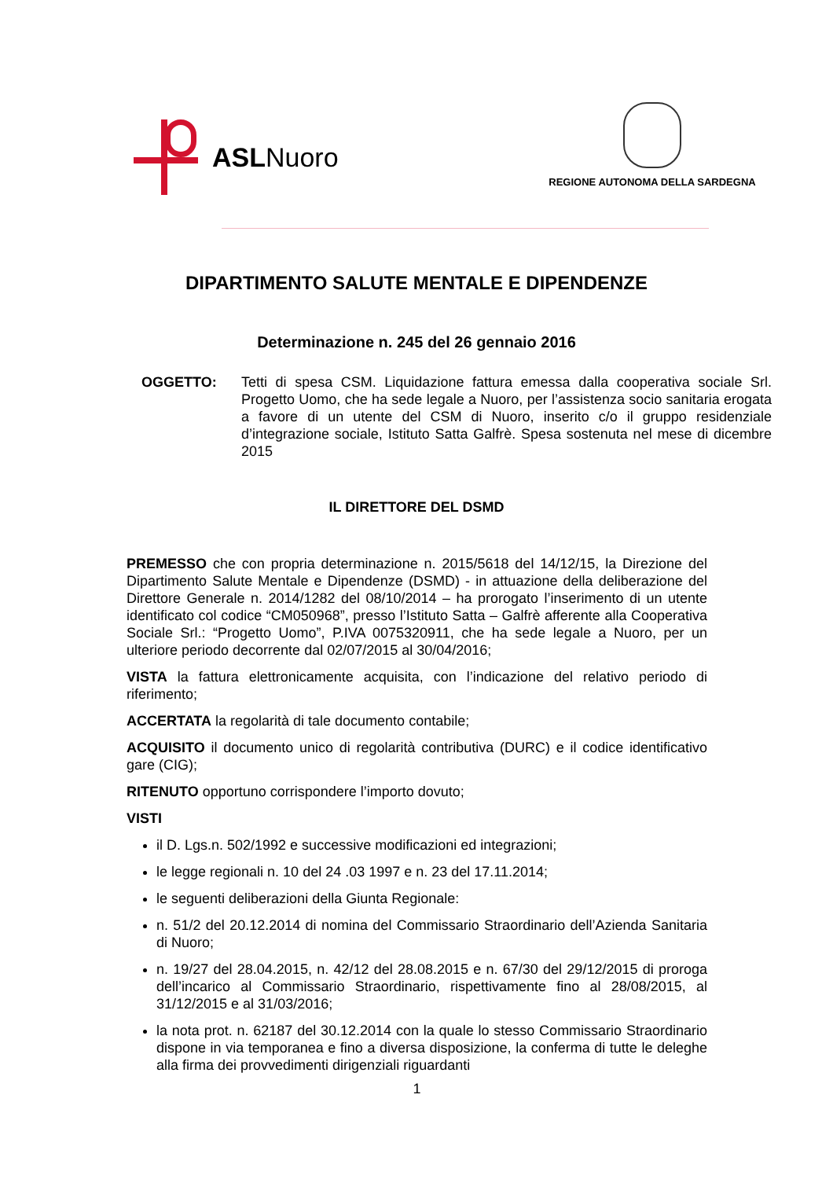ASLNuoro
REGIONE AUTONOMA DELLA SARDEGNA
DIPARTIMENTO SALUTE MENTALE E DIPENDENZE
Determinazione n. 245 del 26 gennaio 2016
OGGETTO: Tetti di spesa CSM. Liquidazione fattura emessa dalla cooperativa sociale Srl. Progetto Uomo, che ha sede legale a Nuoro, per l’assistenza socio sanitaria erogata a favore di un utente del CSM di Nuoro, inserito c/o il gruppo residenziale d’integrazione sociale, Istituto Satta Galfrè. Spesa sostenuta nel mese di dicembre 2015
IL DIRETTORE DEL DSMD
PREMESSO che con propria determinazione n. 2015/5618 del 14/12/15, la Direzione del Dipartimento Salute Mentale e Dipendenze (DSMD) - in attuazione della deliberazione del Direttore Generale n. 2014/1282 del 08/10/2014 – ha prorogato l’inserimento di un utente identificato col codice “CM050968”, presso l’Istituto Satta – Galfrè afferente alla Cooperativa Sociale Srl.: “Progetto Uomo”, P.IVA 0075320911, che ha sede legale a Nuoro, per un ulteriore periodo decorrente dal 02/07/2015 al 30/04/2016;
VISTA la fattura elettronicamente acquisita, con l’indicazione del relativo periodo di riferimento;
ACCERTATA la regolarità di tale documento contabile;
ACQUISITO il documento unico di regolarità contributiva (DURC) e il codice identificativo gare (CIG);
RITENUTO opportuno corrispondere l’importo dovuto;
VISTI
il D. Lgs.n. 502/1992 e successive modificazioni ed integrazioni;
le legge regionali n. 10 del 24 .03 1997 e n. 23 del 17.11.2014;
le seguenti deliberazioni della Giunta Regionale:
n. 51/2 del 20.12.2014 di nomina del Commissario Straordinario dell’Azienda Sanitaria di Nuoro;
n. 19/27 del 28.04.2015, n. 42/12 del 28.08.2015 e n. 67/30 del 29/12/2015 di proroga dell’incarico al Commissario Straordinario, rispettivamente fino al 28/08/2015, al 31/12/2015 e al 31/03/2016;
la nota prot. n. 62187 del 30.12.2014 con la quale lo stesso Commissario Straordinario dispone in via temporanea e fino a diversa disposizione, la conferma di tutte le deleghe alla firma dei provvedimenti dirigenziali riguardanti
1